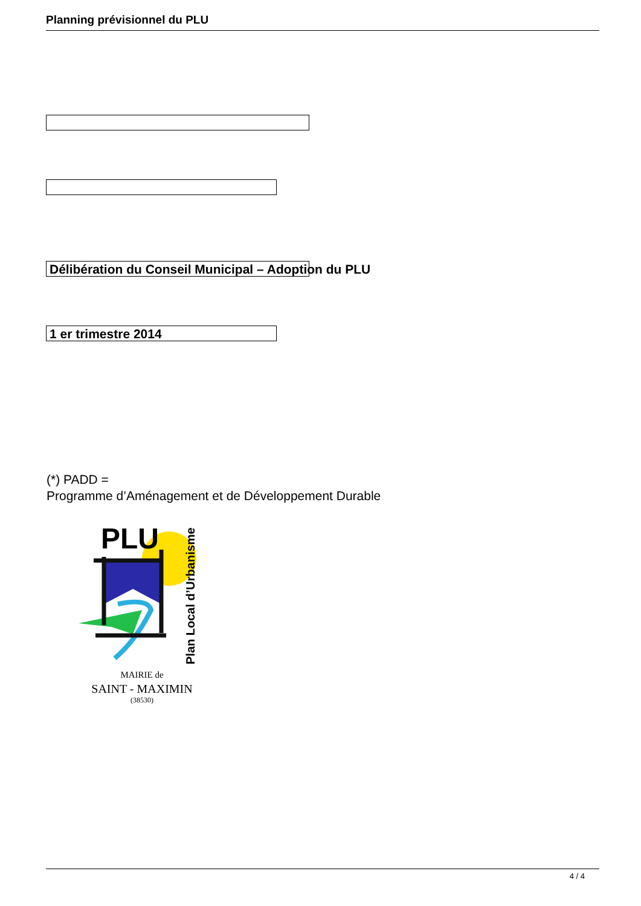Planning prévisionnel du PLU
Délibération du Conseil Municipal – Adoption du PLU
1 er trimestre 2014
(*) PADD =
Programme d’Aménagement et de Développement Durable
PLU
Plan Local d’Urbanisme
MAIRIE de
SAINT - MAXIMIN
(38530)
4 / 4